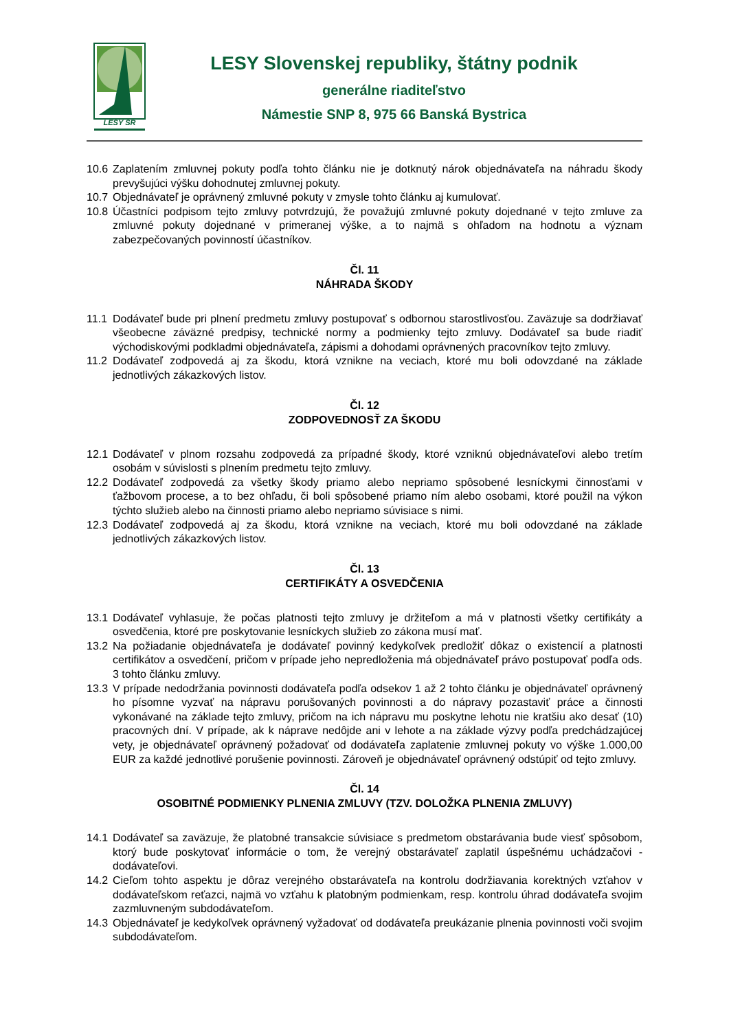LESY SR
LESY Slovenskej republiky, štátny podnik
generálne riaditeľstvo
Námestie SNP 8, 975 66 Banská Bystrica
10.6 Zaplatením zmluvnej pokuty podľa tohto článku nie je dotknutý nárok objednávateľa na náhradu škody prevyšujúci výšku dohodnutej zmluvnej pokuty.
10.7 Objednávateľ je oprávnený zmluvné pokuty v zmysle tohto článku aj kumulovať.
10.8 Účastníci podpisom tejto zmluvy potvrdzujú, že považujú zmluvné pokuty dojednané v tejto zmluve za zmluvné pokuty dojednané v primeranej výške, a to najmä s ohľadom na hodnotu a význam zabezpečovaných povinností účastníkov.
Čl. 11
NÁHRADA ŠKODY
11.1 Dodávateľ bude pri plnení predmetu zmluvy postupovať s odbornou starostlivosťou. Zaväzuje sa dodržiavať všeobecne záväzné predpisy, technické normy a podmienky tejto zmluvy. Dodávateľ sa bude riadiť východiskovými podkladmi objednávateľa, zápismi a dohodami oprávnených pracovníkov tejto zmluvy.
11.2 Dodávateľ zodpovedá aj za škodu, ktorá vznikne na veciach, ktoré mu boli odovzdané na základe jednotlivých zákazkových listov.
Čl. 12
ZODPOVEDNOSŤ ZA ŠKODU
12.1 Dodávateľ v plnom rozsahu zodpovedá za prípadné škody, ktoré vzniknú objednávateľovi alebo tretím osobám v súvislosti s plnením predmetu tejto zmluvy.
12.2 Dodávateľ zodpovedá za všetky škody priamo alebo nepriamo spôsobené lesníckymi činnosťami v ťažbovom procese, a to bez ohľadu, či boli spôsobené priamo ním alebo osobami, ktoré použil na výkon týchto služieb alebo na činnosti priamo alebo nepriamo súvisiace s nimi.
12.3 Dodávateľ zodpovedá aj za škodu, ktorá vznikne na veciach, ktoré mu boli odovzdané na základe jednotlivých zákazkových listov.
Čl. 13
CERTIFIKÁTY A OSVEDČENIA
13.1 Dodávateľ vyhlasuje, že počas platnosti tejto zmluvy je držiteľom a má v platnosti všetky certifikáty a osvedčenia, ktoré pre poskytovanie lesníckych služieb zo zákona musí mať.
13.2 Na požiadanie objednávateľa je dodávateľ povinný kedykoľvek predložiť dôkaz o existencií a platnosti certifikátov a osvedčení, pričom v prípade jeho nepredloženia má objednávateľ právo postupovať podľa ods. 3 tohto článku zmluvy.
13.3 V prípade nedodržania povinnosti dodávateľa podľa odsekov 1 až 2 tohto článku je objednávateľ oprávnený ho písomne vyzvať na nápravu porušovaných povinnosti a do nápravy pozastaviť práce a činnosti vykonávané na základe tejto zmluvy, pričom na ich nápravu mu poskytne lehotu nie kratšiu ako desať (10) pracovných dní. V prípade, ak k náprave nedôjde ani v lehote a na základe výzvy podľa predchádzajúcej vety, je objednávateľ oprávnený požadovať od dodávateľa zaplatenie zmluvnej pokuty vo výške 1.000,00 EUR za každé jednotlivé porušenie povinnosti. Zároveň je objednávateľ oprávnený odstúpiť od tejto zmluvy.
Čl. 14
OSOBITNÉ PODMIENKY PLNENIA ZMLUVY (TZV. DOLOŽKA PLNENIA ZMLUVY)
14.1 Dodávateľ sa zaväzuje, že platobné transakcie súvisiace s predmetom obstarávania bude viesť spôsobom, ktorý bude poskytovať informácie o tom, že verejný obstarávateľ zaplatil úspešnému uchádzačovi - dodávateľovi.
14.2 Cieľom tohto aspektu je dôraz verejného obstarávateľa na kontrolu dodržiavania korektných vzťahov v dodávateľskom reťazci, najmä vo vzťahu k platobným podmienkam, resp. kontrolu úhrad dodávateľa svojim zazmluvneným subdodávateľom.
14.3 Objednávateľ je kedykoľvek oprávnený vyžadovať od dodávateľa preukázanie plnenia povinnosti voči svojim subdodávateľom.